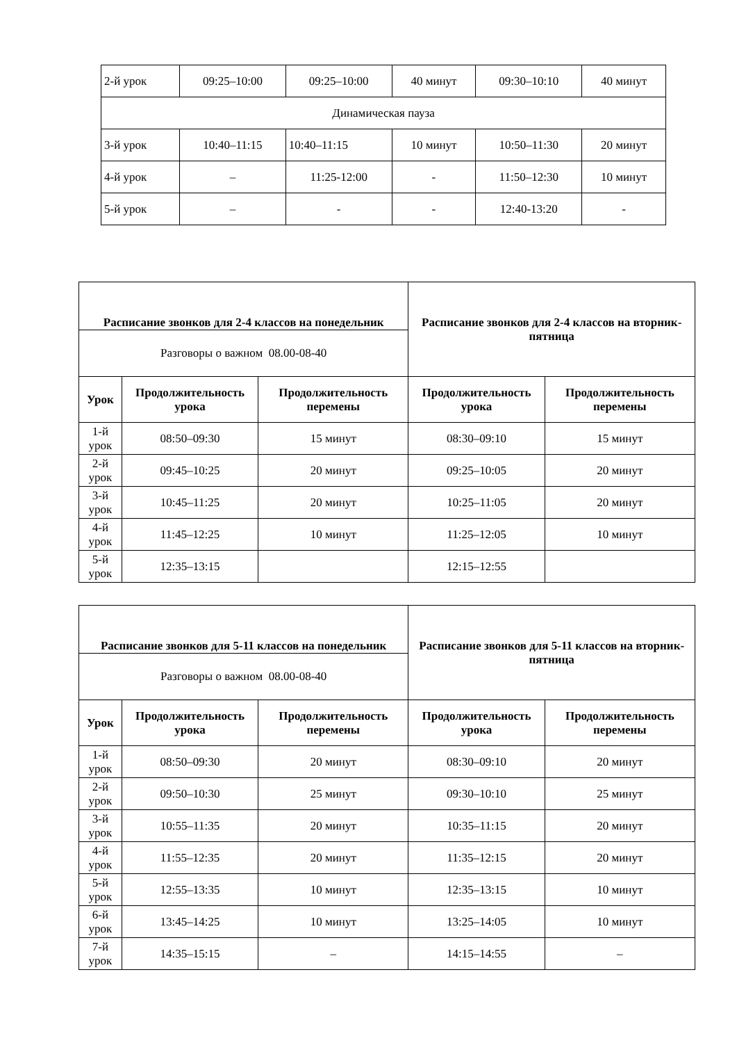| 2-й урок | 09:25–10:00 | 09:25–10:00 | 40 минут | 09:30–10:10 | 40 минут |
| Динамическая пауза | | | | | |
| 3-й урок | 10:40–11:15 | 10:40–11:15 | 10 минут | 10:50–11:30 | 20 минут |
| 4-й урок | – | 11:25-12:00 | - | 11:50–12:30 | 10 минут |
| 5-й урок | – | - | - | 12:40-13:20 | - |
| Расписание звонков для 2-4 классов на понедельник | | | Расписание звонков для 2-4 классов на вторник-пятница | |
| --- | --- | --- | --- | --- |
| Разговоры о важном 08.00-08-40 | | | | |
| Урок | Продолжительность урока | Продолжительность перемены | Продолжительность урока | Продолжительность перемены |
| 1-й урок | 08:50–09:30 | 15 минут | 08:30–09:10 | 15 минут |
| 2-й урок | 09:45–10:25 | 20 минут | 09:25–10:05 | 20 минут |
| 3-й урок | 10:45–11:25 | 20 минут | 10:25–11:05 | 20 минут |
| 4-й урок | 11:45–12:25 | 10 минут | 11:25–12:05 | 10 минут |
| 5-й урок | 12:35–13:15 | | 12:15–12:55 | |
| Расписание звонков для 5-11 классов на понедельник | | | Расписание звонков для 5-11 классов на вторник-пятница | |
| --- | --- | --- | --- | --- |
| Разговоры о важном 08.00-08-40 | | | | |
| Урок | Продолжительность урока | Продолжительность перемены | Продолжительность урока | Продолжительность перемены |
| 1-й урок | 08:50–09:30 | 20 минут | 08:30–09:10 | 20 минут |
| 2-й урок | 09:50–10:30 | 25 минут | 09:30–10:10 | 25 минут |
| 3-й урок | 10:55–11:35 | 20 минут | 10:35–11:15 | 20 минут |
| 4-й урок | 11:55–12:35 | 20 минут | 11:35–12:15 | 20 минут |
| 5-й урок | 12:55–13:35 | 10 минут | 12:35–13:15 | 10 минут |
| 6-й урок | 13:45–14:25 | 10 минут | 13:25–14:05 | 10 минут |
| 7-й урок | 14:35–15:15 | – | 14:15–14:55 | – |